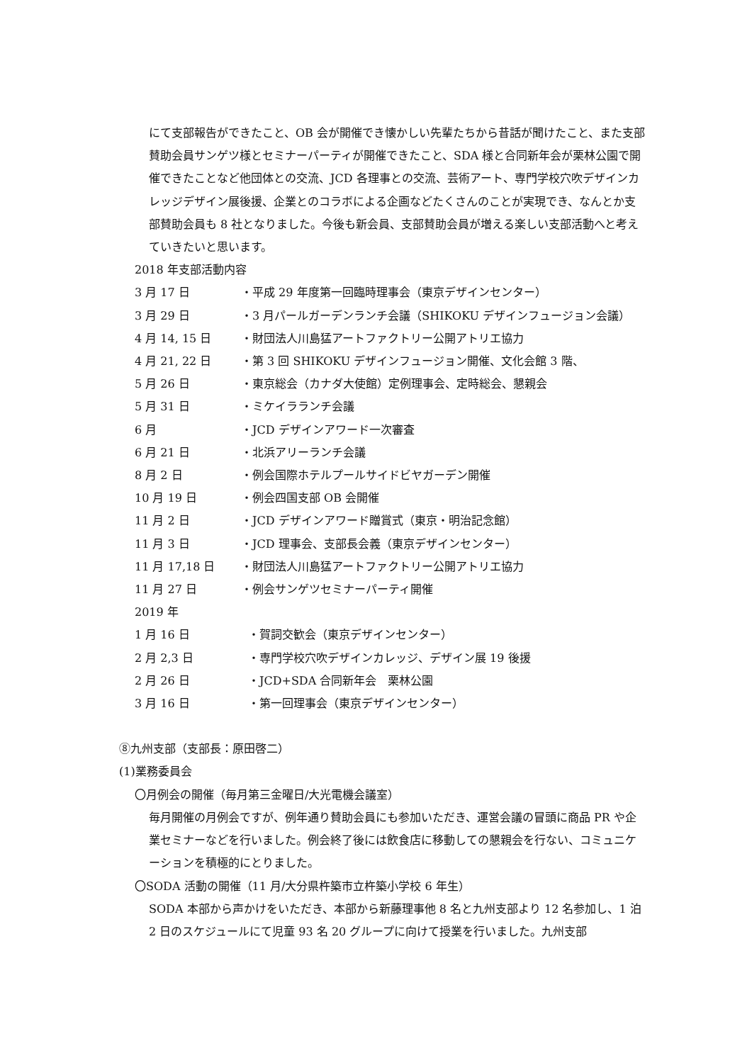にて支部報告ができたこと、OB 会が開催でき懐かしい先輩たちから昔話が聞けたこと、また支部賛助会員サンゲツ様とセミナーパーティが開催できたこと、SDA 様と合同新年会が栗林公園で開催できたことなど他団体との交流、JCD 各理事との交流、芸術アート、専門学校穴吹デザインカレッジデザイン展後援、企業とのコラボによる企画などたくさんのことが実現でき、なんとか支部賛助会員も 8 社となりました。今後も新会員、支部賛助会員が増える楽しい支部活動へと考えていきたいと思います。
2018 年支部活動内容
3 月 17 日 ・平成 29 年度第一回臨時理事会（東京デザインセンター）
3 月 29 日 ・3 月パールガーデンランチ会議（SHIKOKU デザインフュージョン会議）
4 月 14, 15 日 ・財団法人川島猛アートファクトリー公開アトリエ協力
4 月 21, 22 日 ・第 3 回 SHIKOKU デザインフュージョン開催、文化会館 3 階、
5 月 26 日 ・東京総会（カナダ大使館）定例理事会、定時総会、懇親会
5 月 31 日 ・ミケイラランチ会議
6 月 ・JCD デザインアワード一次審査
6 月 21 日 ・北浜アリーランチ会議
8 月 2 日 ・例会国際ホテルプールサイドビヤガーデン開催
10 月 19 日 ・例会四国支部 OB 会開催
11 月 2 日 ・JCD デザインアワード贈賞式（東京・明治記念館）
11 月 3 日 ・JCD 理事会、支部長会義（東京デザインセンター）
11 月 17,18 日 ・財団法人川島猛アートファクトリー公開アトリエ協力
11 月 27 日 ・例会サンゲツセミナーパーティ開催
2019 年
1 月 16 日 ・賀詞交歓会（東京デザインセンター）
2 月 2,3 日 ・専門学校穴吹デザインカレッジ、デザイン展 19 後援
2 月 26 日 ・JCD+SDA 合同新年会　栗林公園
3 月 16 日 ・第一回理事会（東京デザインセンター）
⑧九州支部（支部長：原田啓二）
(1)業務委員会
〇月例会の開催（毎月第三金曜日/大光電機会議室）
毎月開催の月例会ですが、例年通り賛助会員にも参加いただき、運営会議の冒頭に商品 PR や企業セミナーなどを行いました。例会終了後には飲食店に移動しての懇親会を行ない、コミュニケーションを積極的にとりました。
〇SODA 活動の開催（11 月/大分県杵築市立杵築小学校 6 年生）
SODA 本部から声かけをいただき、本部から新藤理事他 8 名と九州支部より 12 名参加し、1 泊 2 日のスケジュールにて児童 93 名 20 グループに向けて授業を行いました。九州支部